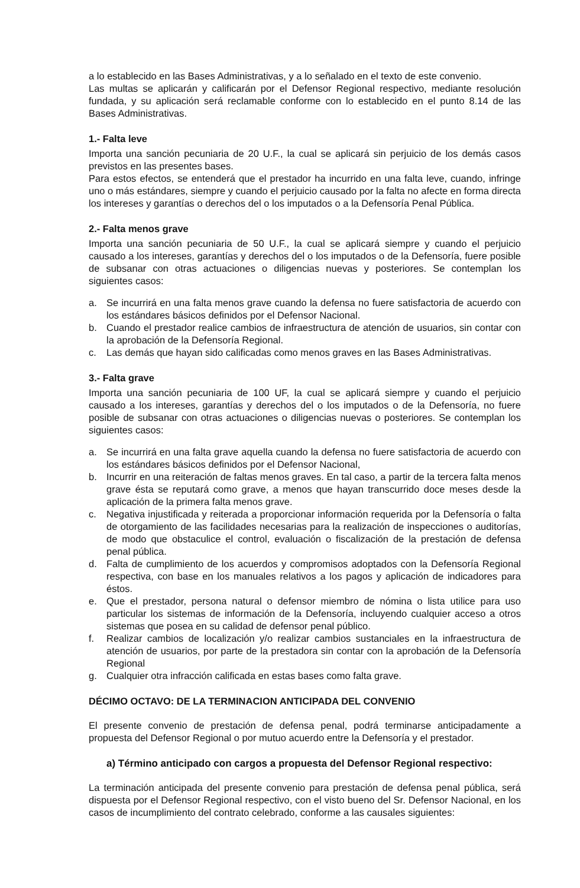a lo establecido en las Bases Administrativas, y a lo señalado en el texto de este convenio.
Las multas se aplicarán y calificarán por el Defensor Regional respectivo, mediante resolución fundada, y su aplicación será reclamable conforme con lo establecido en el punto 8.14 de las Bases Administrativas.
1.- Falta leve
Importa una sanción pecuniaria de 20 U.F., la cual se aplicará sin perjuicio de los demás casos previstos en las presentes bases.
Para estos efectos, se entenderá que el prestador ha incurrido en una falta leve, cuando, infringe uno o más estándares, siempre y cuando el perjuicio causado por la falta no afecte en forma directa los intereses y garantías o derechos del o los imputados o a la Defensoría Penal Pública.
2.- Falta menos grave
Importa una sanción pecuniaria de 50 U.F., la cual se aplicará siempre y cuando el perjuicio causado a los intereses, garantías y derechos del o los imputados o de la Defensoría, fuere posible de subsanar con otras actuaciones o diligencias nuevas y posteriores. Se contemplan los siguientes casos:
a. Se incurrirá en una falta menos grave cuando la defensa no fuere satisfactoria de acuerdo con los estándares básicos definidos por el Defensor Nacional.
b. Cuando el prestador realice cambios de infraestructura de atención de usuarios, sin contar con la aprobación de la Defensoría Regional.
c. Las demás que hayan sido calificadas como menos graves en las Bases Administrativas.
3.- Falta grave
Importa una sanción pecuniaria de 100 UF, la cual se aplicará siempre y cuando el perjuicio causado a los intereses, garantías y derechos del o los imputados o de la Defensoría, no fuere posible de subsanar con otras actuaciones o diligencias nuevas o posteriores. Se contemplan los siguientes casos:
a. Se incurrirá en una falta grave aquella cuando la defensa no fuere satisfactoria de acuerdo con los estándares básicos definidos por el Defensor Nacional,
b. Incurrir en una reiteración de faltas menos graves. En tal caso, a partir de la tercera falta menos grave ésta se reputará como grave, a menos que hayan transcurrido doce meses desde la aplicación de la primera falta menos grave.
c. Negativa injustificada y reiterada a proporcionar información requerida por la Defensoría o falta de otorgamiento de las facilidades necesarias para la realización de inspecciones o auditorías, de modo que obstaculice el control, evaluación o fiscalización de la prestación de defensa penal pública.
d. Falta de cumplimiento de los acuerdos y compromisos adoptados con la Defensoría Regional respectiva, con base en los manuales relativos a los pagos y aplicación de indicadores para éstos.
e. Que el prestador, persona natural o defensor miembro de nómina o lista utilice para uso particular los sistemas de información de la Defensoría, incluyendo cualquier acceso a otros sistemas que posea en su calidad de defensor penal público.
f. Realizar cambios de localización y/o realizar cambios sustanciales en la infraestructura de atención de usuarios, por parte de la prestadora sin contar con la aprobación de la Defensoría Regional
g. Cualquier otra infracción calificada en estas bases como falta grave.
DÉCIMO OCTAVO: DE LA TERMINACION ANTICIPADA DEL CONVENIO
El presente convenio de prestación de defensa penal, podrá terminarse anticipadamente a propuesta del Defensor Regional o por mutuo acuerdo entre la Defensoría y el prestador.
a) Término anticipado con cargos a propuesta del Defensor Regional respectivo:
La terminación anticipada del presente convenio para prestación de defensa penal pública, será dispuesta por el Defensor Regional respectivo, con el visto bueno del Sr. Defensor Nacional, en los casos de incumplimiento del contrato celebrado, conforme a las causales siguientes: